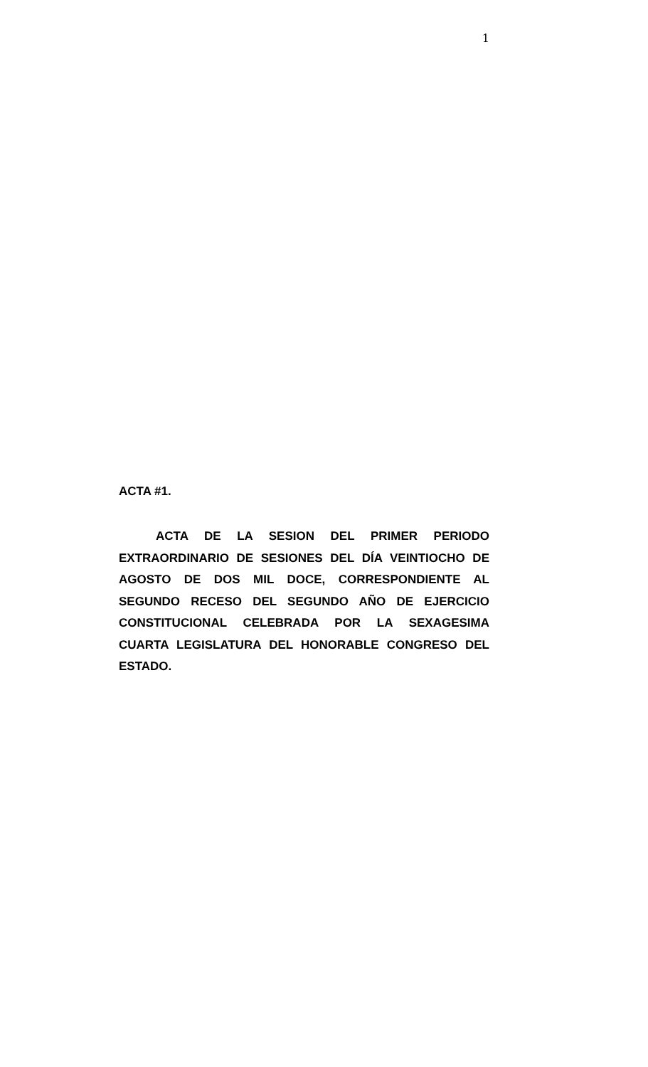1
ACTA #1.
ACTA DE LA SESION DEL PRIMER PERIODO EXTRAORDINARIO DE SESIONES DEL DÍA VEINTIOCHO DE AGOSTO DE DOS MIL DOCE, CORRESPONDIENTE AL SEGUNDO RECESO DEL SEGUNDO AÑO DE EJERCICIO CONSTITUCIONAL CELEBRADA POR LA SEXAGESIMA CUARTA LEGISLATURA DEL HONORABLE CONGRESO DEL ESTADO.